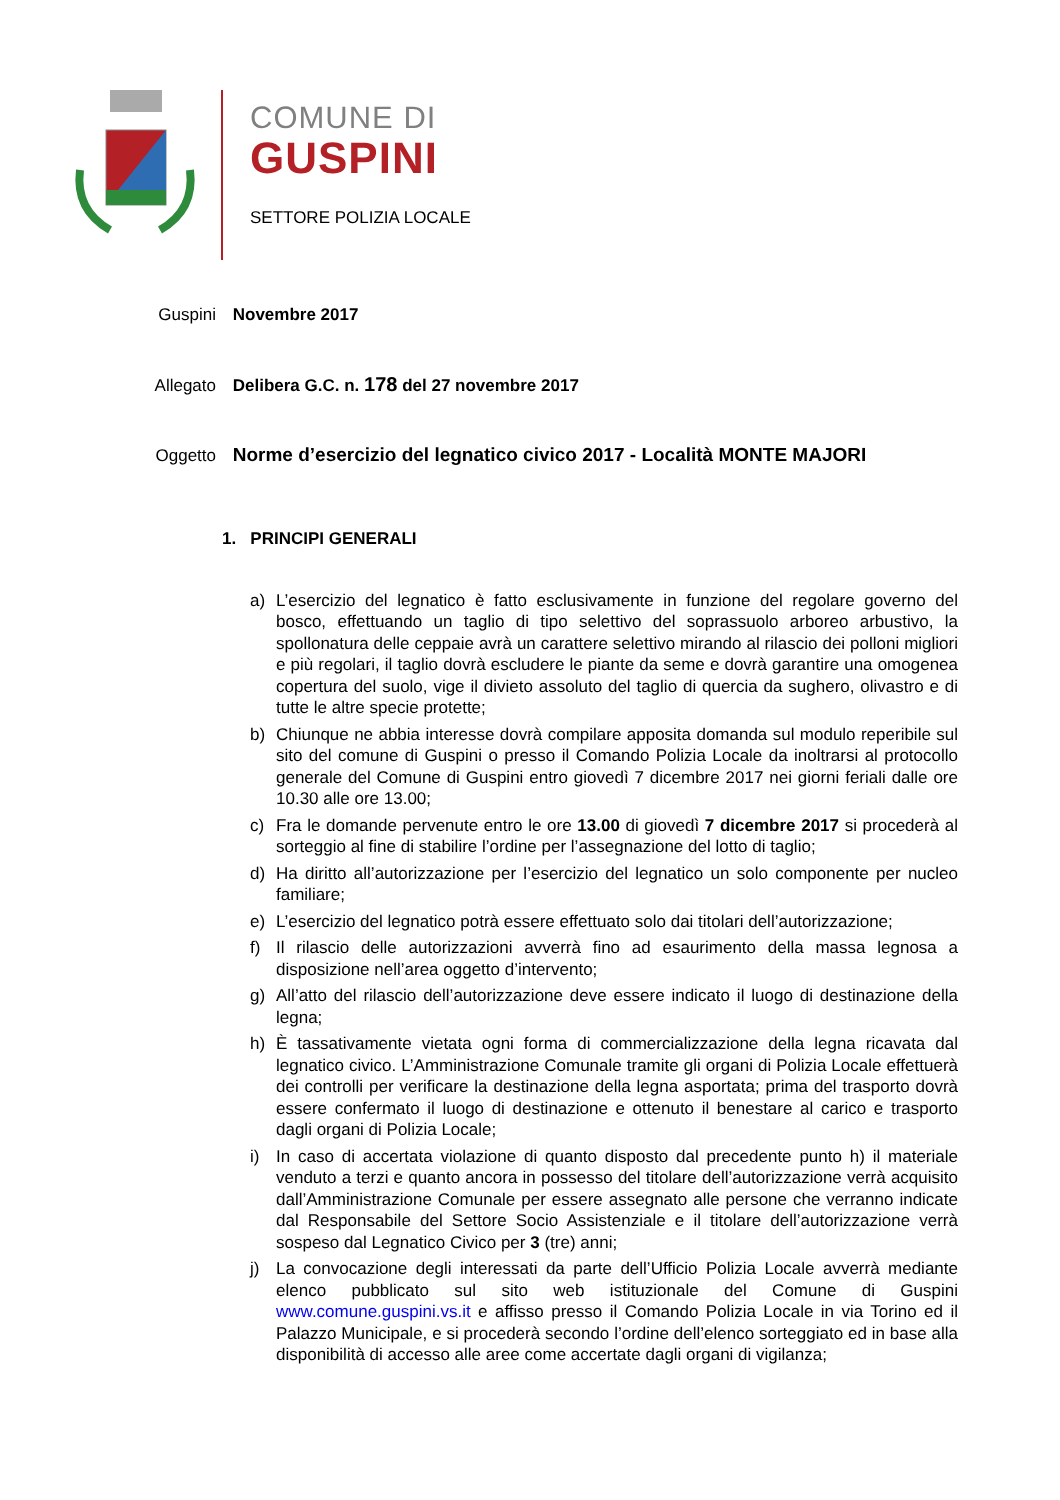COMUNE DI
GUSPINI
SETTORE POLIZIA LOCALE
Guspini Novembre 2017
Allegato Delibera G.C. n. 178 del 27 novembre 2017
Oggetto Norme d’esercizio del legnatico civico 2017 - Località MONTE MAJORI
1. PRINCIPI GENERALI
a) L’esercizio del legnatico è fatto esclusivamente in funzione del regolare governo del bosco, effettuando un taglio di tipo selettivo del soprassuolo arboreo arbustivo, la spollonatura delle ceppaie avrà un carattere selettivo mirando al rilascio dei polloni migliori e più regolari, il taglio dovrà escludere le piante da seme e dovrà garantire una omogenea copertura del suolo, vige il divieto assoluto del taglio di quercia da sughero, olivastro e di tutte le altre specie protette;
b) Chiunque ne abbia interesse dovrà compilare apposita domanda sul modulo reperibile sul sito del comune di Guspini o presso il Comando Polizia Locale da inoltrarsi al protocollo generale del Comune di Guspini entro giovedì 7 dicembre 2017 nei giorni feriali dalle ore 10.30 alle ore 13.00;
c) Fra le domande pervenute entro le ore 13.00 di giovedì 7 dicembre 2017 si procederà al sorteggio al fine di stabilire l’ordine per l’assegnazione del lotto di taglio;
d) Ha diritto all’autorizzazione per l’esercizio del legnatico un solo componente per nucleo familiare;
e) L’esercizio del legnatico potrà essere effettuato solo dai titolari dell’autorizzazione;
f) Il rilascio delle autorizzazioni avverrà fino ad esaurimento della massa legnosa a disposizione nell’area oggetto d’intervento;
g) All’atto del rilascio dell’autorizzazione deve essere indicato il luogo di destinazione della legna;
h) È tassativamente vietata ogni forma di commercializzazione della legna ricavata dal legnatico civico. L’Amministrazione Comunale tramite gli organi di Polizia Locale effettuerà dei controlli per verificare la destinazione della legna asportata; prima del trasporto dovrà essere confermato il luogo di destinazione e ottenuto il benestare al carico e trasporto dagli organi di Polizia Locale;
i) In caso di accertata violazione di quanto disposto dal precedente punto h) il materiale venduto a terzi e quanto ancora in possesso del titolare dell’autorizzazione verrà acquisito dall’Amministrazione Comunale per essere assegnato alle persone che verranno indicate dal Responsabile del Settore Socio Assistenziale e il titolare dell’autorizzazione verrà sospeso dal Legnatico Civico per 3 (tre) anni;
j) La convocazione degli interessati da parte dell’Ufficio Polizia Locale avverrà mediante elenco pubblicato sul sito web istituzionale del Comune di Guspini www.comune.guspini.vs.it e affisso presso il Comando Polizia Locale in via Torino ed il Palazzo Municipale, e si procederà secondo l’ordine dell’elenco sorteggiato ed in base alla disponibilità di accesso alle aree come accertate dagli organi di vigilanza;